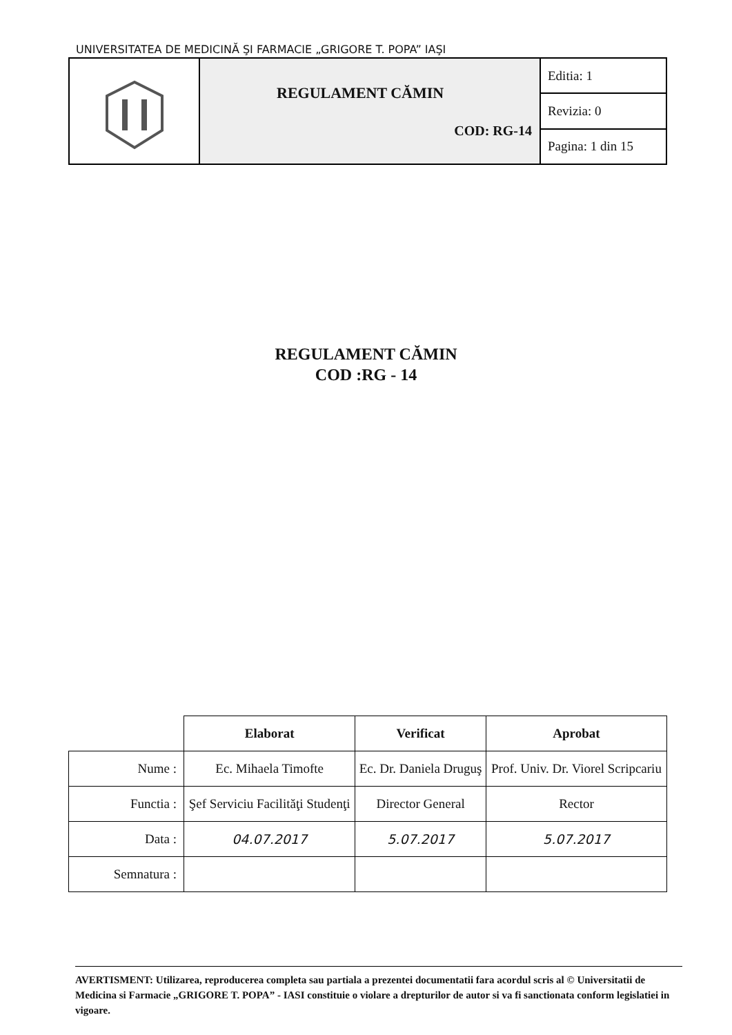UNIVERSITATEA DE MEDICINĂ ŞI FARMACIE „GRIGORE T. POPA” IAŞI
| | REGULAMENT CĂMIN COD: RG-14 | Editia: 1 |
| | | Revizia: 0 |
| | | Pagina: 1 din 15 |
REGULAMENT CĂMIN
COD :RG - 14
| | Elaborat | Verificat | Aprobat |
| --- | --- | --- | --- |
| Nume : | Ec. Mihaela Timofte | Ec. Dr. Daniela Druguş | Prof. Univ. Dr. Viorel Scripcariu |
| Functia : | Şef Serviciu Facilităţi Studenţi | Director General | Rector |
| Data : | 04.07.2017 | 5.07.2017 | 5.07.2017 |
| Semnatura : | | | |
AVERTISMENT: Utilizarea, reproducerea completa sau partiala a prezentei documentatii fara acordul scris al © Universitatii de Medicina si Farmacie „GRIGORE T. POPA” - IASI constituie o violare a drepturilor de autor si va fi sanctionata conform legislatiei in vigoare.